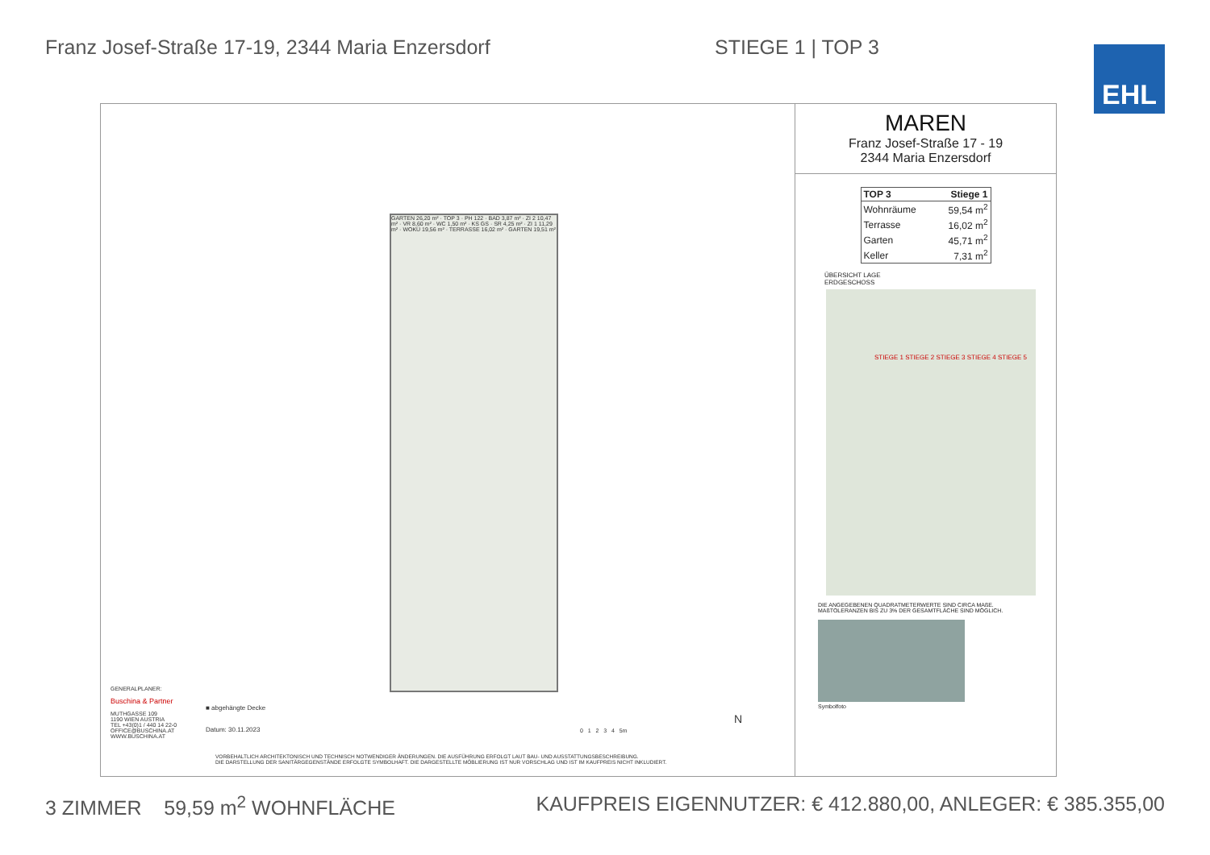Franz Josef-Straße 17-19, 2344 Maria Enzersdorf STIEGE 1 | TOP 3
EHL
GARTEN 26,20 m² · TOP 3 · PH 122 · BAD 3,87 m² · ZI 2 10,47 m² · VR 8,60 m² · WC 1,50 m² · KS GS · SR 4,25 m² · ZI 1 11,29 m² · WOKÜ 19,56 m² · TERRASSE 16,02 m² · GARTEN 19,51 m²
GENERALPLANER:
Buschina & Partner
MUTHGASSE 109
1190 WIEN AUSTRIA
TEL +43(0)1 / 440 14 22-0
OFFICE@BUSCHINA.AT
WWW.BUSCHINA.AT
■ abgehängte Decke
Datum: 30.11.2023
0 1 2 3 4 5m
N
VORBEHALTLICH ARCHITEKTONISCH UND TECHNISCH NOTWENDIGER ÄNDERUNGEN. DIE AUSFÜHRUNG ERFOLGT LAUT BAU- UND AUSSTATTUNGSBESCHREIBUNG.
DIE DARSTELLUNG DER SANITÄRGEGENSTÄNDE ERFOLGTE SYMBOLHAFT. DIE DARGESTELLTE MÖBLIERUNG IST NUR VORSCHLAG UND IST IM KAUFPREIS NICHT INKLUDIERT.
MAREN
Franz Josef-Straße 17 - 19
2344 Maria Enzersdorf
| TOP 3 | Stiege 1 |
| --- | --- |
| Wohnräume | 59,54 m<sup>2</sup> |
| Terrasse | 16,02 m<sup>2</sup> |
| Garten | 45,71 m<sup>2</sup> |
| Keller | 7,31 m<sup>2</sup> |
ÜBERSICHT LAGE
ERDGESCHOSS
STIEGE 1 STIEGE 2 STIEGE 3 STIEGE 4 STIEGE 5
DIE ANGEGEBENEN QUADRATMETERWERTE SIND CIRCA MAßE.
MAßTOLERANZEN BIS ZU 3% DER GESAMTFLÄCHE SIND MÖGLICH.
Symbolfoto
3 ZIMMER 59,59 m<sup>2</sup> WOHNFLÄCHE
KAUFPREIS EIGENNUTZER: € 412.880,00, ANLEGER: € 385.355,00